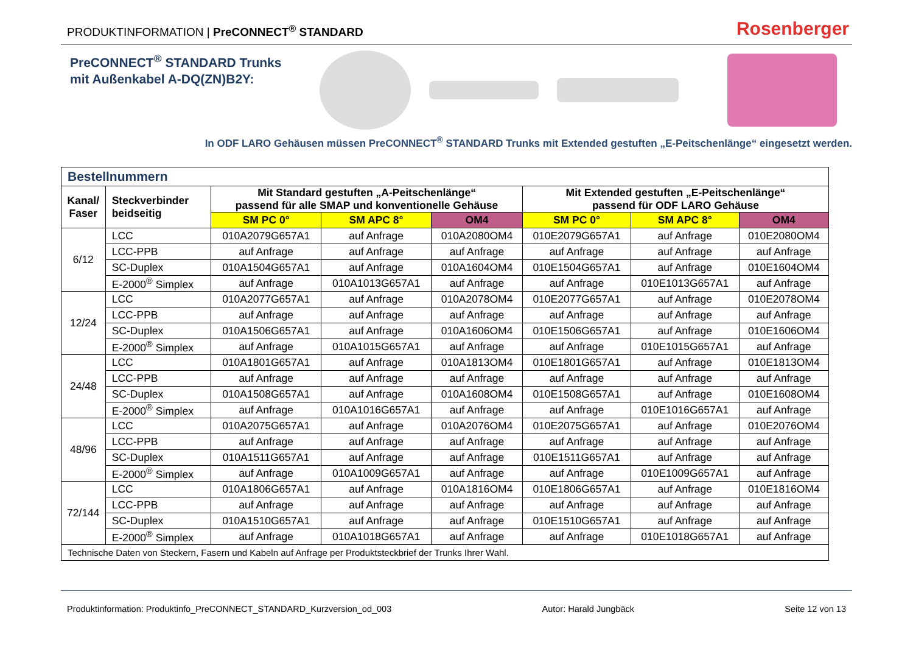PRODUKTINFORMATION | PreCONNECT<sup>®</sup> STANDARD
Rosenberger
PreCONNECT<sup>®</sup> STANDARD Trunks
mit Außenkabel A-DQ(ZN)B2Y:
In ODF LARO Gehäusen müssen PreCONNECT<sup>®</sup> STANDARD Trunks mit Extended gestuften „E-Peitschenlänge“ eingesetzt werden.
| Bestellnummern | | | | | | | |
| Kanal/ Faser | Steckverbinder beidseitig | Mit Standard gestuften „A-Peitschenlänge“ passend für alle SMAP und konventionelle Gehäuse | | | Mit Extended gestuften „E-Peitschenlänge“ passend für ODF LARO Gehäuse | | |
| | | SM PC 0° | SM APC 8° | OM4 | SM PC 0° | SM APC 8° | OM4 |
| 6/12 | LCC | 010A2079G657A1 | auf Anfrage | 010A2080OM4 | 010E2079G657A1 | auf Anfrage | 010E2080OM4 |
| | LCC-PPB | auf Anfrage | auf Anfrage | auf Anfrage | auf Anfrage | auf Anfrage | auf Anfrage |
| | SC-Duplex | 010A1504G657A1 | auf Anfrage | 010A1604OM4 | 010E1504G657A1 | auf Anfrage | 010E1604OM4 |
| | E-2000<sup>®</sup> Simplex | auf Anfrage | 010A1013G657A1 | auf Anfrage | auf Anfrage | 010E1013G657A1 | auf Anfrage |
| 12/24 | LCC | 010A2077G657A1 | auf Anfrage | 010A2078OM4 | 010E2077G657A1 | auf Anfrage | 010E2078OM4 |
| | LCC-PPB | auf Anfrage | auf Anfrage | auf Anfrage | auf Anfrage | auf Anfrage | auf Anfrage |
| | SC-Duplex | 010A1506G657A1 | auf Anfrage | 010A1606OM4 | 010E1506G657A1 | auf Anfrage | 010E1606OM4 |
| | E-2000<sup>®</sup> Simplex | auf Anfrage | 010A1015G657A1 | auf Anfrage | auf Anfrage | 010E1015G657A1 | auf Anfrage |
| 24/48 | LCC | 010A1801G657A1 | auf Anfrage | 010A1813OM4 | 010E1801G657A1 | auf Anfrage | 010E1813OM4 |
| | LCC-PPB | auf Anfrage | auf Anfrage | auf Anfrage | auf Anfrage | auf Anfrage | auf Anfrage |
| | SC-Duplex | 010A1508G657A1 | auf Anfrage | 010A1608OM4 | 010E1508G657A1 | auf Anfrage | 010E1608OM4 |
| | E-2000<sup>®</sup> Simplex | auf Anfrage | 010A1016G657A1 | auf Anfrage | auf Anfrage | 010E1016G657A1 | auf Anfrage |
| 48/96 | LCC | 010A2075G657A1 | auf Anfrage | 010A2076OM4 | 010E2075G657A1 | auf Anfrage | 010E2076OM4 |
| | LCC-PPB | auf Anfrage | auf Anfrage | auf Anfrage | auf Anfrage | auf Anfrage | auf Anfrage |
| | SC-Duplex | 010A1511G657A1 | auf Anfrage | auf Anfrage | 010E1511G657A1 | auf Anfrage | auf Anfrage |
| | E-2000<sup>®</sup> Simplex | auf Anfrage | 010A1009G657A1 | auf Anfrage | auf Anfrage | 010E1009G657A1 | auf Anfrage |
| 72/144 | LCC | 010A1806G657A1 | auf Anfrage | 010A1816OM4 | 010E1806G657A1 | auf Anfrage | 010E1816OM4 |
| | LCC-PPB | auf Anfrage | auf Anfrage | auf Anfrage | auf Anfrage | auf Anfrage | auf Anfrage |
| | SC-Duplex | 010A1510G657A1 | auf Anfrage | auf Anfrage | 010E1510G657A1 | auf Anfrage | auf Anfrage |
| | E-2000<sup>®</sup> Simplex | auf Anfrage | 010A1018G657A1 | auf Anfrage | auf Anfrage | 010E1018G657A1 | auf Anfrage |
| Technische Daten von Steckern, Fasern und Kabeln auf Anfrage per Produktsteckbrief der Trunks Ihrer Wahl. | | | | | | | |
Produktinformation: Produktinfo_PreCONNECT_STANDARD_Kurzversion_od_003 Autor: Harald Jungbäck Seite 12 von 13